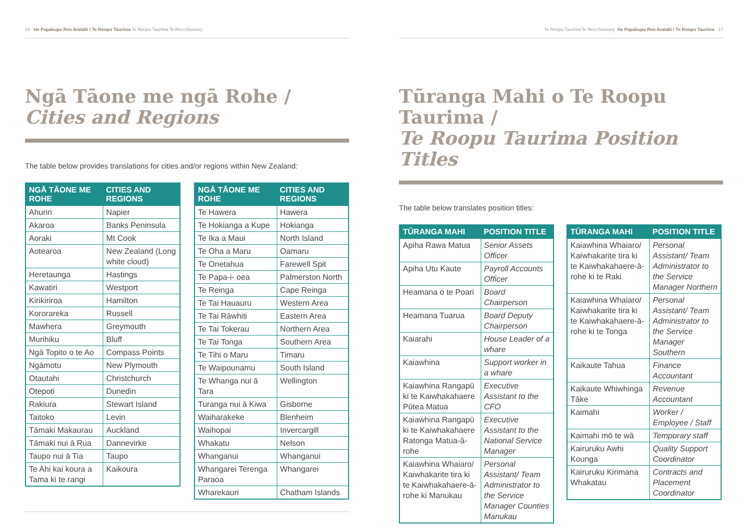16 He Papakupu Reo Arataki i Te Roopu Taurima Te Roopu Taurima Te Reo Glossary
Ngā Tāone me ngā Rohe /
Cities and Regions
The table below provides translations for cities and/or regions within New Zealand:
| NGĀ TĀONE ME ROHE | CITIES AND REGIONS |
| --- | --- |
| Ahuriri | Napier |
| Akaroa | Banks Peninsula |
| Aoraki | Mt Cook |
| Aotearoa | New Zealand (Long white cloud) |
| Heretaunga | Hastings |
| Kawatiri | Westport |
| Kirikiriroa | Hamilton |
| Kororareka | Russell |
| Mawhera | Greymouth |
| Murihiku | Bluff |
| Ngā Topito o te Ao | Compass Points |
| Ngāmotu | New Plymouth |
| Otautahi | Christchurch |
| Otepoti | Dunedin |
| Rakiura | Stewart Island |
| Taitoko | Levin |
| Tāmaki Makaurau | Auckland |
| Tāmaki nui ā Rua | Dannevirke |
| Taupo nui ā Tia | Taupo |
| Te Ahi kai koura a Tama ki te rangi | Kaikoura |
| NGĀ TĀONE ME ROHE | CITIES AND REGIONS |
| --- | --- |
| Te Hawera | Hawera |
| Te Hokianga a Kupe | Hokianga |
| Te Ika a Maui | North Island |
| Te Oha a Maru | Oamaru |
| Te Onetahua | Farewell Spit |
| Te Papa-i- oea | Palmerston North |
| Te Reinga | Cape Reinga |
| Te Tai Hauauru | Western Area |
| Te Tai Rāwhiti | Eastern Area |
| Te Tai Tokerau | Northern Area |
| Te Tai Tonga | Southern Area |
| Te Tihi o Maru | Timaru |
| Te Waipounamu | South Island |
| Te Whanga nui ā Tara | Wellington |
| Turanga nui ā Kiwa | Gisborne |
| Waiharakeke | Blenheim |
| Waihopai | Invercargill |
| Whakatu | Nelson |
| Whanganui | Whanganui |
| Whangarei Terenga Paraoa | Whangarei |
| Wharekauri | Chatham Islands |
Te Roopu Taurima Te Reo Glossary He Papakupu Reo Arataki i Te Roopu Taurima 17
Tūranga Mahi o Te Roopu Taurima /
Te Roopu Taurima Position Titles
The table below translates position titles:
| TŪRANGA MAHI | POSITION TITLE |
| --- | --- |
| Apiha Rawa Matua | Senior Assets Officer |
| Apiha Utu Kaute | Payroll Accounts Officer |
| Heamana o te Poari | Board Chairperson |
| Heamana Tuarua | Board Deputy Chairperson |
| Kaiarahi | House Leader of a whare |
| Kaiawhina | Support worker in a whare |
| Kaiawhina Rangapū ki te Kaiwhakahaere Pūtea Matua | Executive Assistant to the CFO |
| Kaiawhina Rangapū ki te Kaiwhakahaere Ratonga Matua-ā-rohe | Executive Assistant to the National Service Manager |
| Kaiawhina Whaiaro/ Kaiwhakarite tira ki te Kaiwhakahaere-ā-rohe ki Manukau | Personal Assistant/ Team Administrator to the Service Manager Counties Manukau |
| TŪRANGA MAHI | POSITION TITLE |
| --- | --- |
| Kaiawhina Whaiaro/ Kaiwhakarite tira ki te Kaiwhakahaere-ā-rohe ki te Raki | Personal Assistant/ Team Administrator to the Service Manager Northern |
| Kaiawhina Whaiaro/ Kaiwhakarite tira ki te Kaiwhakahaere-ā-rohe ki te Tonga | Personal Assistant/ Team Administrator to the Service Manager Southern |
| Kaikaute Tahua | Finance Accountant |
| Kaikaute Whiwhinga Tāke | Revenue Accountant |
| Kaimahi | Worker / Employee / Staff |
| Kaimahi mō te wā | Temporary staff |
| Kairuruku Awhi Kounga | Quality Support Coordinator |
| Kairuruku Kirimana Whakatau | Contracts and Placement Coordinator |